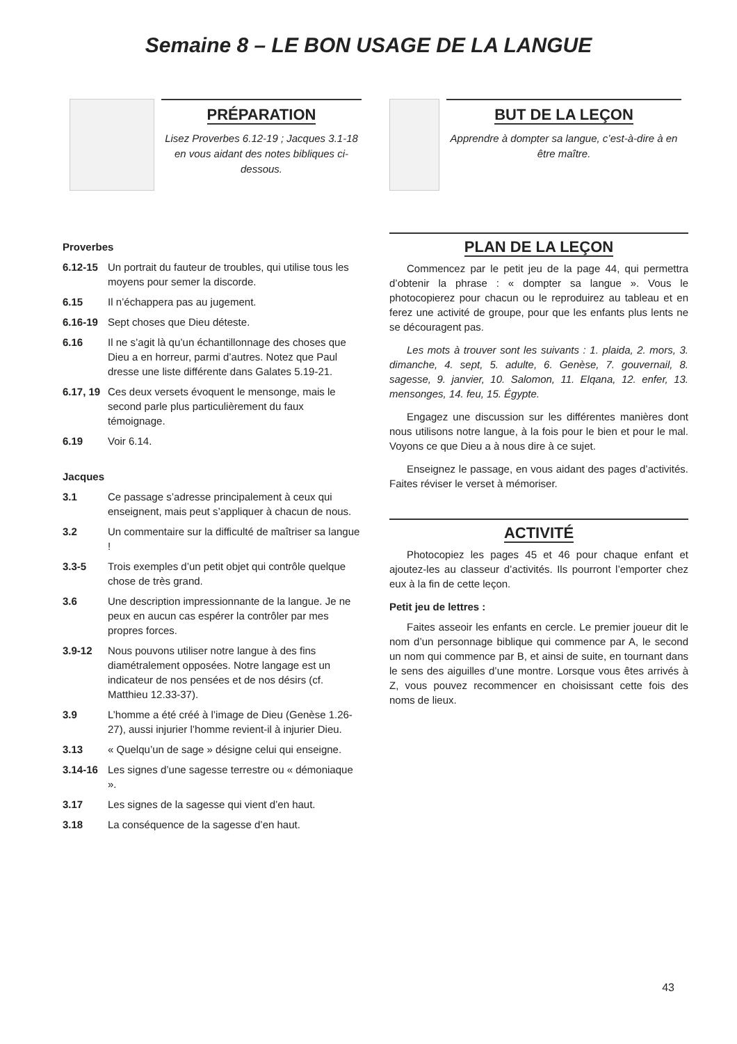Semaine 8 – LE BON USAGE DE LA LANGUE
PRÉPARATION
Lisez Proverbes 6.12-19 ; Jacques 3.1-18 en vous aidant des notes bibliques ci-dessous.
BUT DE LA LEÇON
Apprendre à dompter sa langue, c’est-à-dire à en être maître.
Proverbes
6.12-15 Un portrait du fauteur de troubles, qui utilise tous les moyens pour semer la discorde.
6.15 Il n’échappera pas au jugement.
6.16-19 Sept choses que Dieu déteste.
6.16 Il ne s’agit là qu’un échantillonnage des choses que Dieu a en horreur, parmi d’autres. Notez que Paul dresse une liste différente dans Galates 5.19-21.
6.17, 19 Ces deux versets évoquent le mensonge, mais le second parle plus particulièrement du faux témoignage.
6.19 Voir 6.14.
Jacques
3.1 Ce passage s’adresse principalement à ceux qui enseignent, mais peut s’appliquer à chacun de nous.
3.2 Un commentaire sur la difficulté de maîtriser sa langue !
3.3-5 Trois exemples d’un petit objet qui contrôle quelque chose de très grand.
3.6 Une description impressionnante de la langue. Je ne peux en aucun cas espérer la contrôler par mes propres forces.
3.9-12 Nous pouvons utiliser notre langue à des fins diamétralement opposées. Notre langage est un indicateur de nos pensées et de nos désirs (cf. Matthieu 12.33-37).
3.9 L’homme a été créé à l’image de Dieu (Genèse 1.26-27), aussi injurier l’homme revient-il à injurier Dieu.
3.13 « Quelqu’un de sage » désigne celui qui enseigne.
3.14-16 Les signes d’une sagesse terrestre ou « démoniaque ».
3.17 Les signes de la sagesse qui vient d’en haut.
3.18 La conséquence de la sagesse d’en haut.
PLAN DE LA LEÇON
Commencez par le petit jeu de la page 44, qui permettra d’obtenir la phrase : « dompter sa langue ». Vous le photocopierez pour chacun ou le reproduirez au tableau et en ferez une activité de groupe, pour que les enfants plus lents ne se découragent pas.
Les mots à trouver sont les suivants : 1. plaida, 2. mors, 3. dimanche, 4. sept, 5. adulte, 6. Genèse, 7. gouvernail, 8. sagesse, 9. janvier, 10. Salomon, 11. Elqana, 12. enfer, 13. mensonges, 14. feu, 15. Égypte.
Engagez une discussion sur les différentes manières dont nous utilisons notre langue, à la fois pour le bien et pour le mal. Voyons ce que Dieu a à nous dire à ce sujet.
Enseignez le passage, en vous aidant des pages d’activités. Faites réviser le verset à mémoriser.
ACTIVITÉ
Photocopiez les pages 45 et 46 pour chaque enfant et ajoutez-les au classeur d’activités. Ils pourront l’emporter chez eux à la fin de cette leçon.
Petit jeu de lettres :
Faites asseoir les enfants en cercle. Le premier joueur dit le nom d’un personnage biblique qui commence par A, le second un nom qui commence par B, et ainsi de suite, en tournant dans le sens des aiguilles d’une montre. Lorsque vous êtes arrivés à Z, vous pouvez recommencer en choisissant cette fois des noms de lieux.
43